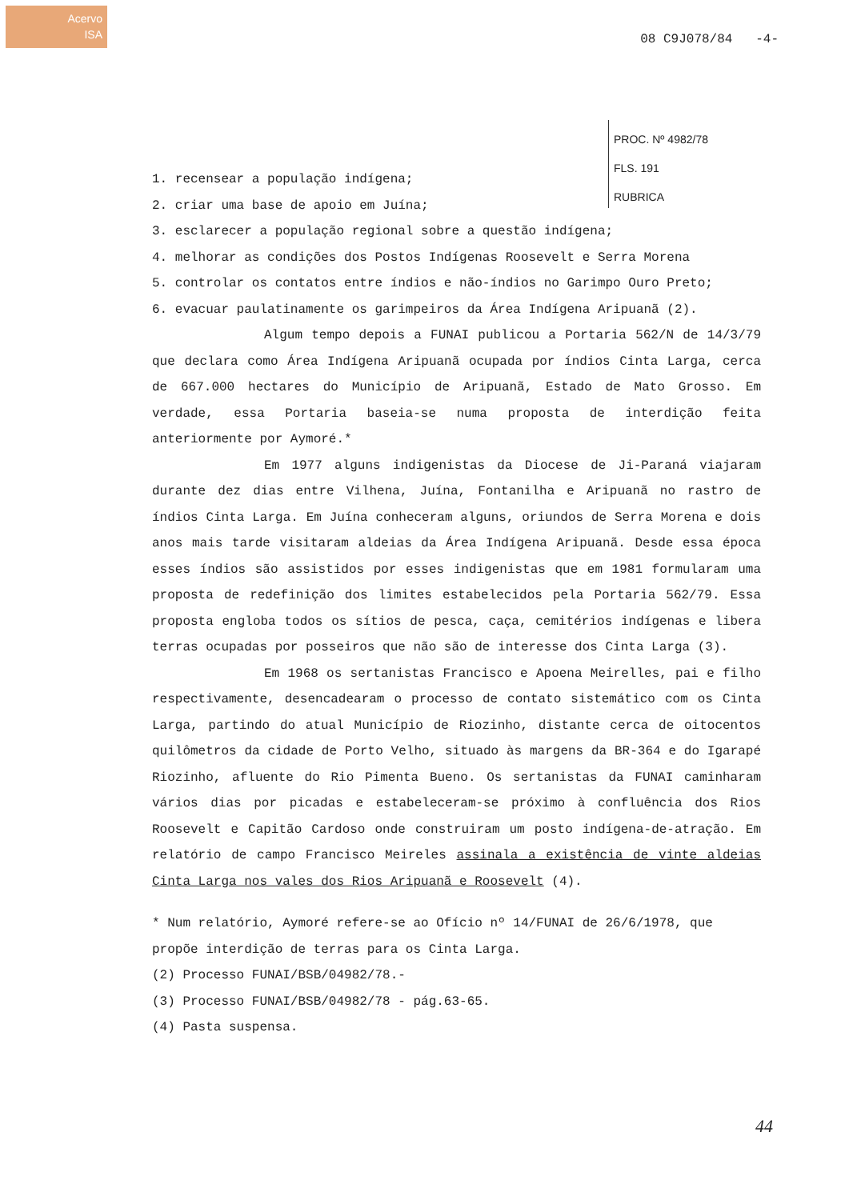Acervo
ISA
08 C9J078/84 -4-
PROC. Nº 4982/78
FLS. 191
RUBRICA
1. recensear a população indígena;
2. criar uma base de apoio em Juína;
3. esclarecer a população regional sobre a questão indígena;
4. melhorar as condições dos Postos Indígenas Roosevelt e Serra Morena
5. controlar os contatos entre índios e não-índios no Garimpo Ouro Preto;
6. evacuar paulatinamente os garimpeiros da Área Indígena Aripuanã (2).
Algum tempo depois a FUNAI publicou a Portaria 562/N de 14/3/79 que declara como Área Indígena Aripuanã ocupada por índios Cinta Larga, cerca de 667.000 hectares do Município de Aripuanã, Estado de Mato Grosso. Em verdade, essa Portaria baseia-se numa proposta de interdição feita anteriormente por Aymoré.*
Em 1977 alguns indigenistas da Diocese de Ji-Paraná viajaram durante dez dias entre Vilhena, Juína, Fontanilha e Aripuanã no rastro de índios Cinta Larga. Em Juína conheceram alguns, oriundos de Serra Morena e dois anos mais tarde visitaram aldeias da Área Indígena Aripuanã. Desde essa época esses índios são assistidos por esses indigenistas que em 1981 formularam uma proposta de redefinição dos limites estabelecidos pela Portaria 562/79. Essa proposta engloba todos os sítios de pesca, caça, cemitérios indígenas e libera terras ocupadas por posseiros que não são de interesse dos Cinta Larga (3).
Em 1968 os sertanistas Francisco e Apoena Meirelles, pai e filho respectivamente, desencadearam o processo de contato sistemático com os Cinta Larga, partindo do atual Município de Riozinho, distante cerca de oitocentos quilômetros da cidade de Porto Velho, situado às margens da BR-364 e do Igarapé Riozinho, afluente do Rio Pimenta Bueno. Os sertanistas da FUNAI caminharam vários dias por picadas e estabeleceram-se próximo à confluência dos Rios Roosevelt e Capitão Cardoso onde construiram um posto indígena-de-atração. Em relatório de campo Francisco Meireles assinala a existência de vinte aldeias Cinta Larga nos vales dos Rios Aripuanã e Roosevelt (4).
* Num relatório, Aymoré refere-se ao Ofício nº 14/FUNAI de 26/6/1978, que propõe interdição de terras para os Cinta Larga.
(2) Processo FUNAI/BSB/04982/78.-
(3) Processo FUNAI/BSB/04982/78 - pág.63-65.
(4) Pasta suspensa.
44